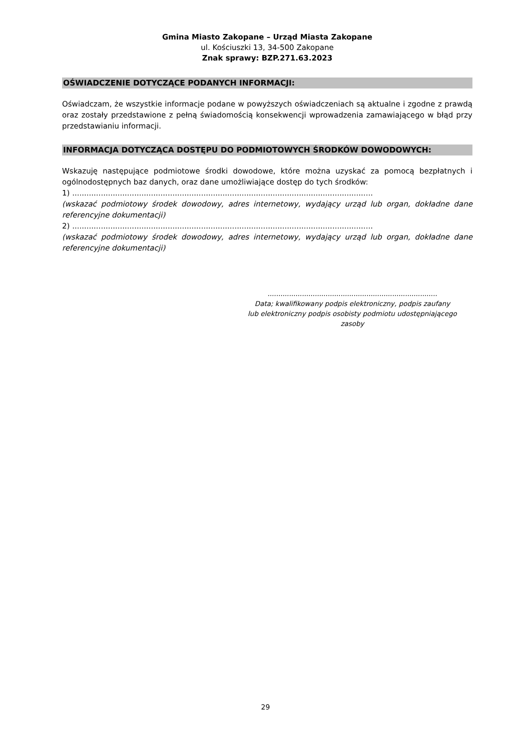Gmina Miasto Zakopane – Urząd Miasta Zakopane
ul. Kościuszki 13, 34-500 Zakopane
Znak sprawy: BZP.271.63.2023
OŚWIADCZENIE DOTYCZĄCE PODANYCH INFORMACJI:
Oświadczam, że wszystkie informacje podane w powyższych oświadczeniach są aktualne i zgodne z prawdą oraz zostały przedstawione z pełną świadomością konsekwencji wprowadzenia zamawiającego w błąd przy przedstawianiu informacji.
INFORMACJA DOTYCZĄCA DOSTĘPU DO PODMIOTOWYCH ŚRODKÓW DOWODOWYCH:
Wskazuję następujące podmiotowe środki dowodowe, które można uzyskać za pomocą bezpłatnych i ogólnodostępnych baz danych, oraz dane umożliwiające dostęp do tych środków:
1) ..............................................................................................................................
(wskazać podmiotowy środek dowodowy, adres internetowy, wydający urząd lub organ, dokładne dane referencyjne dokumentacji)
2) ..............................................................................................................................
(wskazać podmiotowy środek dowodowy, adres internetowy, wydający urząd lub organ, dokładne dane referencyjne dokumentacji)
...............................................................................
Data; kwalifikowany podpis elektroniczny, podpis zaufany
lub elektroniczny podpis osobisty podmiotu udostępniającego
zasoby
29